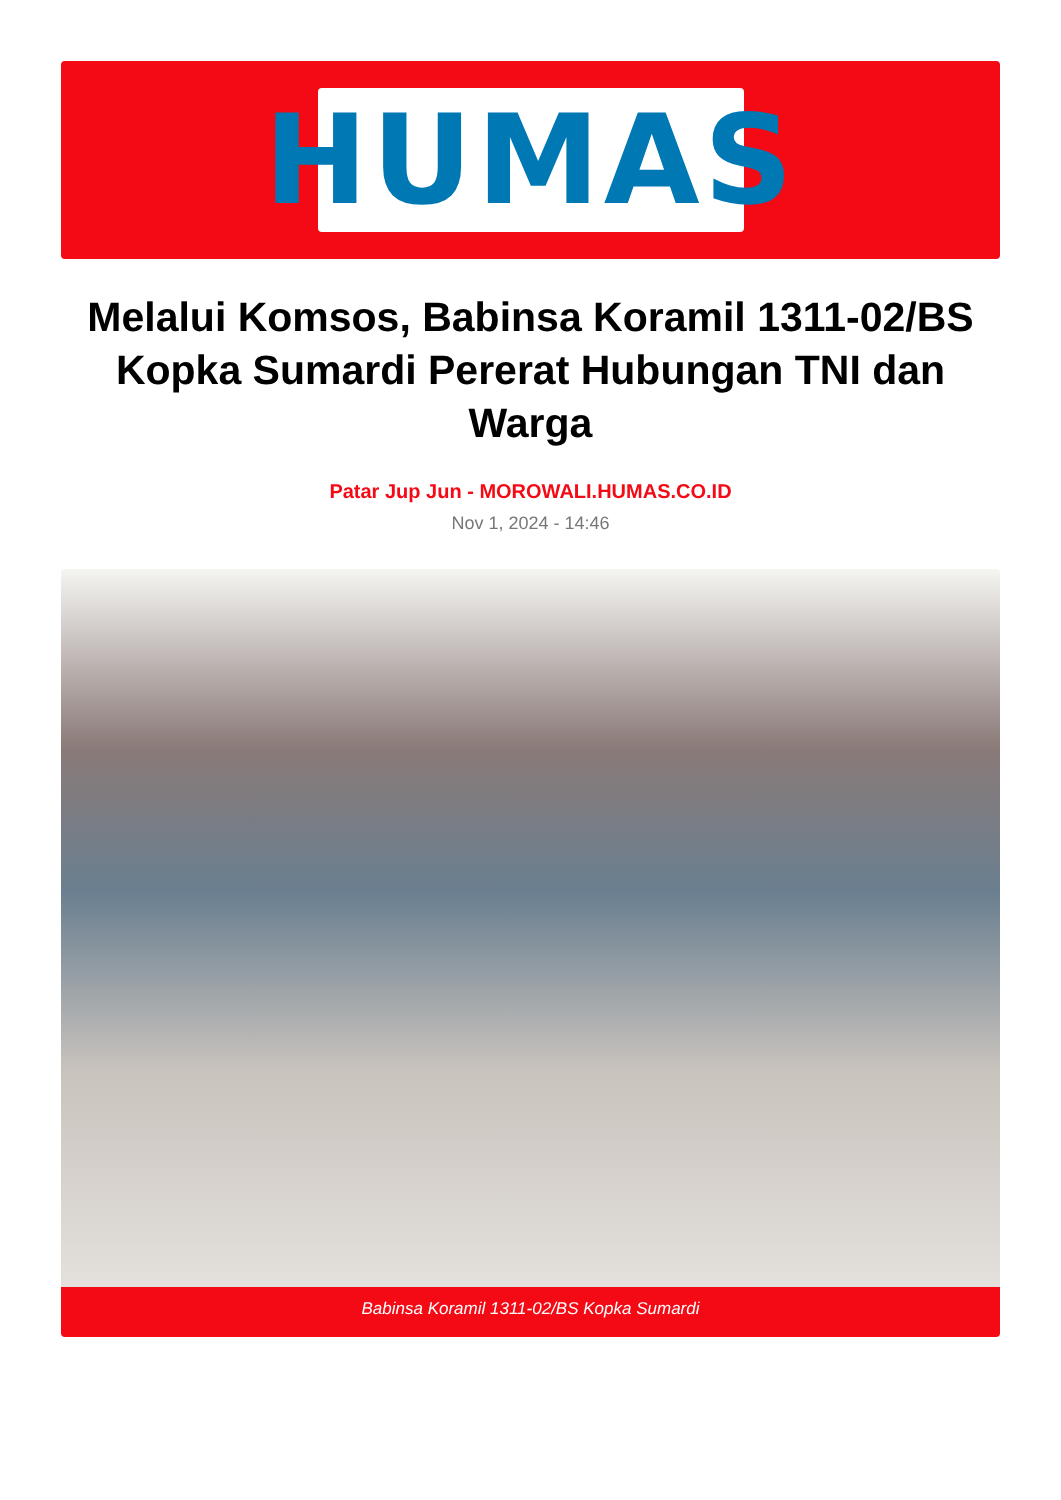HUMAS
Melalui Komsos, Babinsa Koramil 1311-02/BS Kopka Sumardi Pererat Hubungan TNI dan Warga
Patar Jup Jun - MOROWALI.HUMAS.CO.ID
Nov 1, 2024 - 14:46
Babinsa Koramil 1311-02/BS Kopka Sumardi